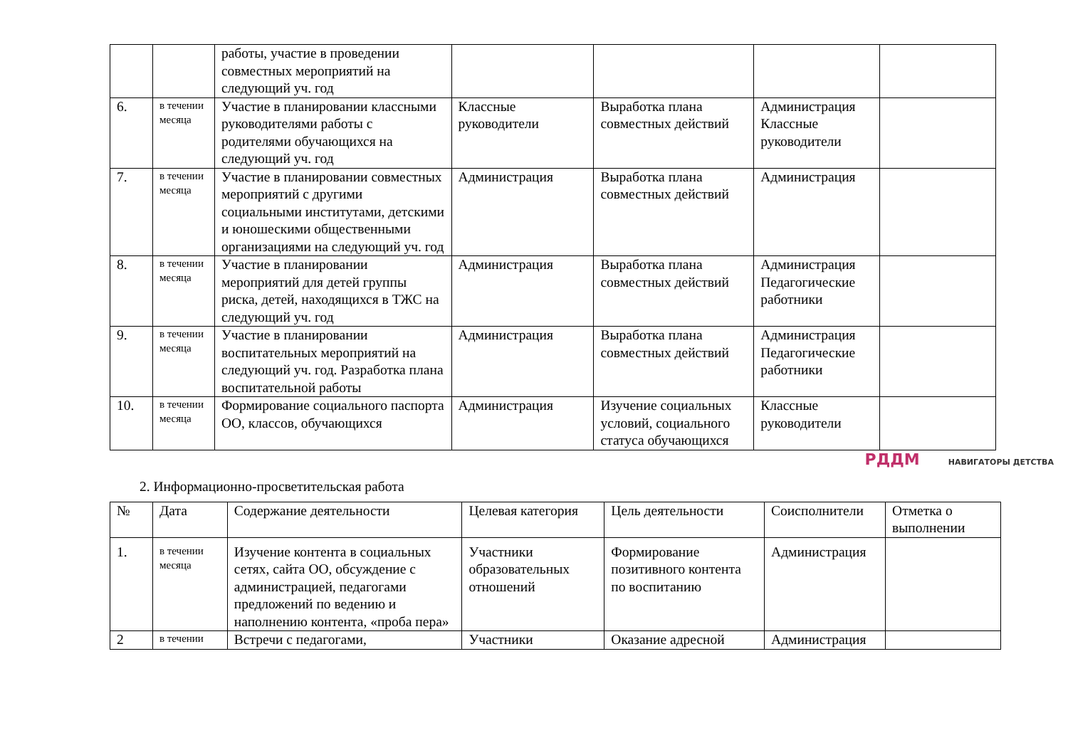| | | работы, участие в проведении совместных мероприятий на следующий уч. год | | | | |
| 6. | в течении месяца | Участие в планировании классными руководителями работы с родителями обучающихся на следующий уч. год | Классные руководители | Выработка плана совместных действий | Администрация Классные руководители | |
| 7. | в течении месяца | Участие в планировании совместных мероприятий с другими социальными институтами, детскими и юношескими общественными организациями на следующий уч. год | Администрация | Выработка плана совместных действий | Администрация | |
| 8. | в течении месяца | Участие в планировании мероприятий для детей группы риска, детей, находящихся в ТЖС на следующий уч. год | Администрация | Выработка плана совместных действий | Администрация Педагогические работники | |
| 9. | в течении месяца | Участие в планировании воспитательных мероприятий на следующий уч. год. Разработка плана воспитательной работы | Администрация | Выработка плана совместных действий | Администрация Педагогические работники | |
| 10. | в течении месяца | Формирование социального паспорта ОО, классов, обучающихся | Администрация | Изучение социальных условий, социального статуса обучающихся | Классные руководители | |
РДДМ НАВИГАТОРЫ ДЕТСТВА
2. Информационно-просветительская работа
| № | Дата | Содержание деятельности | Целевая категория | Цель деятельности | Соисполнители | Отметка о выполнении |
| --- | --- | --- | --- | --- | --- | --- |
| 1. | в течении месяца | Изучение контента в социальных сетях, сайта ОО, обсуждение с администрацией, педагогами предложений по ведению и наполнению контента, «проба пера» | Участники образовательных отношений | Формирование позитивного контента по воспитанию | Администрация | |
| 2 | в течении | Встречи с педагогами, | Участники | Оказание адресной | Администрация | |